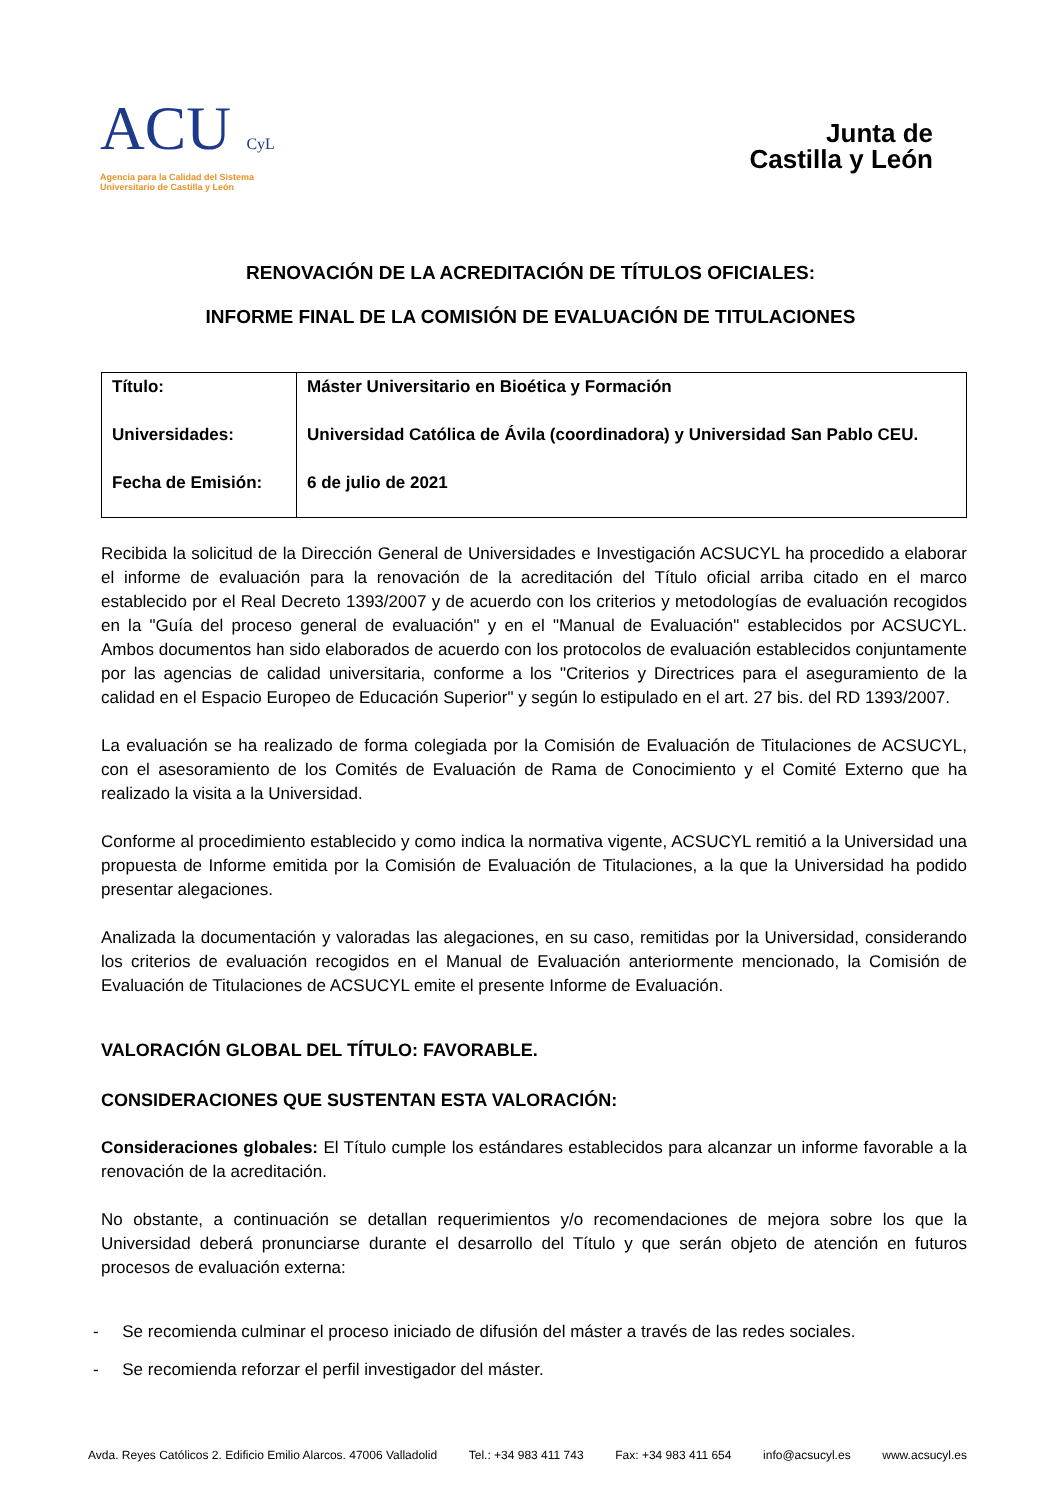ACU CyL
Agencia para la Calidad del Sistema
Universitario de Castilla y León
Junta de
Castilla y León
RENOVACIÓN DE LA ACREDITACIÓN DE TÍTULOS OFICIALES:
INFORME FINAL DE LA COMISIÓN DE EVALUACIÓN DE TITULACIONES
| Título: | Máster Universitario en Bioética y Formación |
| Universidades: | Universidad Católica de Ávila (coordinadora) y Universidad San Pablo CEU. |
| Fecha de Emisión: | 6 de julio de 2021 |
Recibida la solicitud de la Dirección General de Universidades e Investigación ACSUCYL ha procedido a elaborar el informe de evaluación para la renovación de la acreditación del Título oficial arriba citado en el marco establecido por el Real Decreto 1393/2007 y de acuerdo con los criterios y metodologías de evaluación recogidos en la "Guía del proceso general de evaluación" y en el "Manual de Evaluación" establecidos por ACSUCYL. Ambos documentos han sido elaborados de acuerdo con los protocolos de evaluación establecidos conjuntamente por las agencias de calidad universitaria, conforme a los "Criterios y Directrices para el aseguramiento de la calidad en el Espacio Europeo de Educación Superior" y según lo estipulado en el art. 27 bis. del RD 1393/2007.
La evaluación se ha realizado de forma colegiada por la Comisión de Evaluación de Titulaciones de ACSUCYL, con el asesoramiento de los Comités de Evaluación de Rama de Conocimiento y el Comité Externo que ha realizado la visita a la Universidad.
Conforme al procedimiento establecido y como indica la normativa vigente, ACSUCYL remitió a la Universidad una propuesta de Informe emitida por la Comisión de Evaluación de Titulaciones, a la que la Universidad ha podido presentar alegaciones.
Analizada la documentación y valoradas las alegaciones, en su caso, remitidas por la Universidad, considerando los criterios de evaluación recogidos en el Manual de Evaluación anteriormente mencionado, la Comisión de Evaluación de Titulaciones de ACSUCYL emite el presente Informe de Evaluación.
VALORACIÓN GLOBAL DEL TÍTULO: FAVORABLE.
CONSIDERACIONES QUE SUSTENTAN ESTA VALORACIÓN:
Consideraciones globales: El Título cumple los estándares establecidos para alcanzar un informe favorable a la renovación de la acreditación.
No obstante, a continuación se detallan requerimientos y/o recomendaciones de mejora sobre los que la Universidad deberá pronunciarse durante el desarrollo del Título y que serán objeto de atención en futuros procesos de evaluación externa:
- Se recomienda culminar el proceso iniciado de difusión del máster a través de las redes sociales.
- Se recomienda reforzar el perfil investigador del máster.
Avda. Reyes Católicos 2. Edificio Emilio Alarcos. 47006 Valladolid Tel.: +34 983 411 743 Fax: +34 983 411 654 info@acsucyl.es www.acsucyl.es